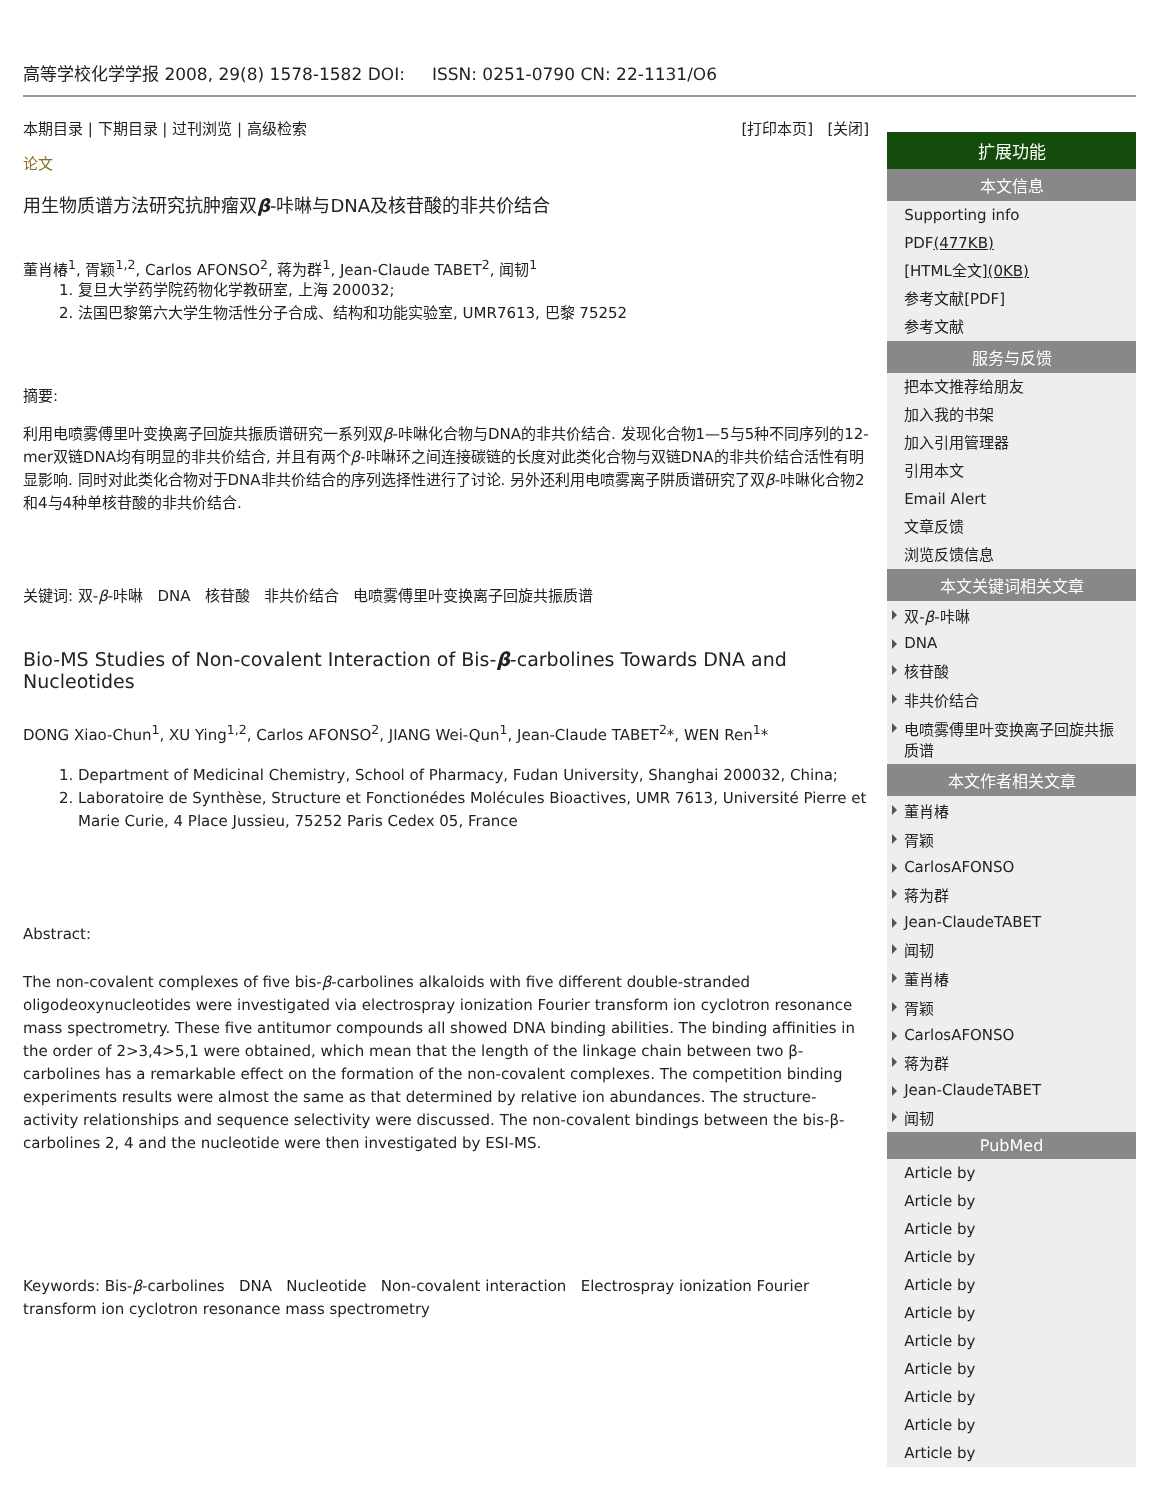高等学校化学学报 2008, 29(8) 1578-1582 DOI: ISSN: 0251-0790 CN: 22-1131/O6
本期目录 | 下期目录 | 过刊浏览 | 高级检索 [打印本页] [关闭]
论文
用生物质谱方法研究抗肿瘤双β-咔啉与DNA及核苷酸的非共价结合
董肖椿<sup>1</sup>, 胥颖<sup>1,2</sup>, Carlos AFONSO<sup>2</sup>, 蒋为群<sup>1</sup>, Jean-Claude TABET<sup>2</sup>, 闻韧<sup>1</sup>
1. 复旦大学药学院药物化学教研室, 上海 200032;
2. 法国巴黎第六大学生物活性分子合成、结构和功能实验室, UMR7613, 巴黎 75252
摘要:
利用电喷雾傅里叶变换离子回旋共振质谱研究一系列双β-咔啉化合物与DNA的非共价结合. 发现化合物1—5与5种不同序列的12-mer双链DNA均有明显的非共价结合, 并且有两个β-咔啉环之间连接碳链的长度对此类化合物与双链DNA的非共价结合活性有明显影响. 同时对此类化合物对于DNA非共价结合的序列选择性进行了讨论. 另外还利用电喷雾离子阱质谱研究了双β-咔啉化合物2和4与4种单核苷酸的非共价结合.
关键词: 双-β-咔啉 DNA 核苷酸 非共价结合 电喷雾傅里叶变换离子回旋共振质谱
Bio-MS Studies of Non-covalent Interaction of Bis-β-carbolines Towards DNA and Nucleotides
DONG Xiao-Chun<sup>1</sup>, XU Ying<sup>1,2</sup>, Carlos AFONSO<sup>2</sup>, JIANG Wei-Qun<sup>1</sup>, Jean-Claude TABET<sup>2</sup>*, WEN Ren<sup>1</sup>*
1. Department of Medicinal Chemistry, School of Pharmacy, Fudan University, Shanghai 200032, China;
2. Laboratoire de Synthèse, Structure et Fonctionédes Molécules Bioactives, UMR 7613, Université Pierre et Marie Curie, 4 Place Jussieu, 75252 Paris Cedex 05, France
Abstract:
The non-covalent complexes of five bis-β-carbolines alkaloids with five different double-stranded oligodeoxynucleotides were investigated via electrospray ionization Fourier transform ion cyclotron resonance mass spectrometry. These five antitumor compounds all showed DNA binding abilities. The binding affinities in the order of 2>3,4>5,1 were obtained, which mean that the length of the linkage chain between two β-carbolines has a remarkable effect on the formation of the non-covalent complexes. The competition binding experiments results were almost the same as that determined by relative ion abundances. The structure-activity relationships and sequence selectivity were discussed. The non-covalent bindings between the bis-β-carbolines 2, 4 and the nucleotide were then investigated by ESI-MS.
Keywords: Bis-β-carbolines DNA Nucleotide Non-covalent interaction Electrospray ionization Fourier transform ion cyclotron resonance mass spectrometry
扩展功能
本文信息
Supporting info
PDF(477KB)
[HTML全文](0KB)
参考文献[PDF]
参考文献
服务与反馈
把本文推荐给朋友
加入我的书架
加入引用管理器
引用本文
Email Alert
文章反馈
浏览反馈信息
本文关键词相关文章
双-β-咔啉
DNA
核苷酸
非共价结合
电喷雾傅里叶变换离子回旋共振质谱
本文作者相关文章
董肖椿
胥颖
CarlosAFONSO
蒋为群
Jean-ClaudeTABET
闻韧
董肖椿
胥颖
CarlosAFONSO
蒋为群
Jean-ClaudeTABET
闻韧
PubMed
Article by
Article by
Article by
Article by
Article by
Article by
Article by
Article by
Article by
Article by
Article by